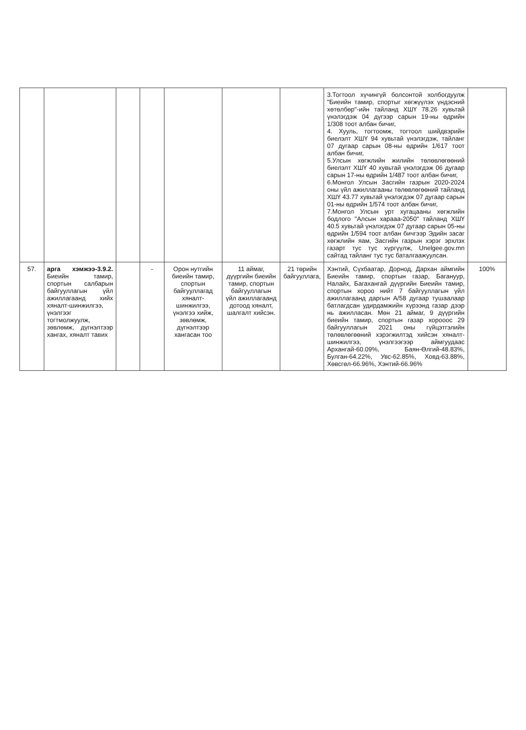| | | | | | | | 3.Тогтоол хүчингүй болсонтой холбогдуулж "Биеийн тамир, спортыг хөгжүүлэх үндэсний хөтөлбөр"-ийн тайланд ХШҮ 78.26 хувьтай үнэлэгдэж 04 дүгээр сарын 19-ны өдрийн 1/308 тоот албан бичиг, 4. Хууль, тогтоомж, тогтоол шийдвэрийн биелэлт ХШҮ 94 хувьтай үнэлэгдэж, тайланг 07 дугаар сарын 08-ны өдрийн 1/617 тоот албан бичиг, 5.Улсын хөгжлийн жилийн төлөвлөгөөний биелэлт ХШҮ 40 хувьтай үнэлэгдэж 06 дугаар сарын 17-ны өдрийн 1/487 тоот албан бичиг, 6.Монгол Улсын Засгийн газрын 2020-2024 оны үйл ажиллагааны төлөвлөгөөний тайланд ХШҮ 43.77 хувьтай үнэлэгдэж 07 дугаар сарын 01-ны өдрийн 1/574 тоот албан бичиг, 7.Монгол Улсын урт хугацааны хөгжлийн бодлого "Алсын харааа-2050" тайланд ХШҮ 40.5 хувьтай үнэлэгдэж 07 дугаар сарын 05-ны өдрийн 1/594 тоот албан бичгээр Эдийн засаг хөгжлийн яам, Засгийн газрын хэрэг эрхлэх газарт тус тус хүргүүлж, Unelgee.gov.mn сайтад тайланг тус тус баталгаажуулсан. | |
| 57. | арга хэмжээ-3.9.2. Биеийн тамир, спортын салбарын байгууллагын үйл ажиллагаанд хийх хяналт-шинжилгээ, үнэлгээг тогтмолжуулж, зөвлөмж, дүгнэлтээр хангах, хяналт тавих | | - | Орон нутгийн биеийн тамир, спортын байгууллагад хяналт-шинжилгээ, үнэлгээ хийж, зөвлөмж, дүгнэлтээр хангасан тоо | 11 аймаг, дүүргийн биеийн тамир, спортын байгууллагын үйл ажиллагаанд дотоод хяналт, шалгалт хийсэн. | 21 төрийн байгууллага, | Хэнтий, Сүхбаатар, Дорнод, Дархан аймгийн Биеийн тамир, спортын газар, Багануур, Налайх, Багахангай дүүргийн Биеийн тамир, спортын хороо нийт 7 байгууллагын үйл ажиллагаанд даргын А/58 дугаар тушаалаар батлагдсан удирдамжийн хүрээнд газар дээр нь ажилласан. Мөн 21 аймаг, 9 дүүргийн биеийн тамир, спортын газар хорооос 29 байгууллагын 2021 оны гүйцэтгэлийн төлөвлөгөөний хэрэгжилтэд хийсэн хяналт-шинжилгээ, үнэлгээгээр аймгуудаас Архангай-60.09%, Баян-Өлгий-48.83%, Булган-64.22%, Увс-62.85%, Ховд-63.88%, Хөвсгөл-66.96%, Хэнтий-66.96% | 100% |